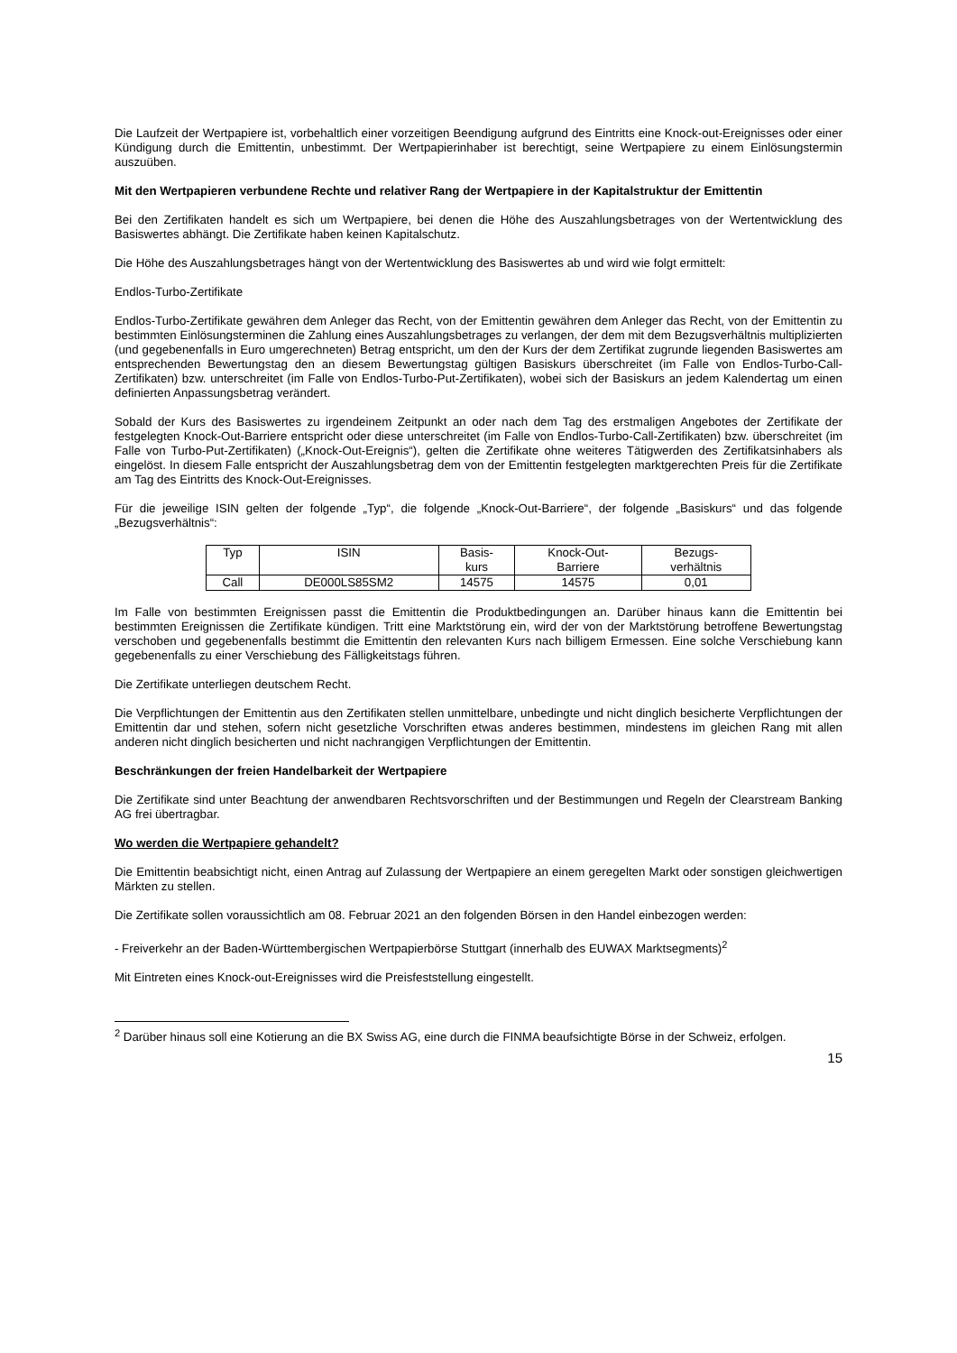Die Laufzeit der Wertpapiere ist, vorbehaltlich einer vorzeitigen Beendigung aufgrund des Eintritts eine Knock-out-Ereignisses oder einer Kündigung durch die Emittentin, unbestimmt. Der Wertpapierinhaber ist berechtigt, seine Wertpapiere zu einem Einlösungstermin auszuüben.
Mit den Wertpapieren verbundene Rechte und relativer Rang der Wertpapiere in der Kapitalstruktur der Emittentin
Bei den Zertifikaten handelt es sich um Wertpapiere, bei denen die Höhe des Auszahlungsbetrages von der Wertentwicklung des Basiswertes abhängt. Die Zertifikate haben keinen Kapitalschutz.
Die Höhe des Auszahlungsbetrages hängt von der Wertentwicklung des Basiswertes ab und wird wie folgt ermittelt:
Endlos-Turbo-Zertifikate
Endlos-Turbo-Zertifikate gewähren dem Anleger das Recht, von der Emittentin gewähren dem Anleger das Recht, von der Emittentin zu bestimmten Einlösungsterminen die Zahlung eines Auszahlungsbetrages zu verlangen, der dem mit dem Bezugsverhältnis multiplizierten (und gegebenenfalls in Euro umgerechneten) Betrag entspricht, um den der Kurs der dem Zertifikat zugrunde liegenden Basiswertes am entsprechenden Bewertungstag den an diesem Bewertungstag gültigen Basiskurs überschreitet (im Falle von Endlos-Turbo-Call-Zertifikaten) bzw. unterschreitet (im Falle von Endlos-Turbo-Put-Zertifikaten), wobei sich der Basiskurs an jedem Kalendertag um einen definierten Anpassungsbetrag verändert.
Sobald der Kurs des Basiswertes zu irgendeinem Zeitpunkt an oder nach dem Tag des erstmaligen Angebotes der Zertifikate der festgelegten Knock-Out-Barriere entspricht oder diese unterschreitet (im Falle von Endlos-Turbo-Call-Zertifikaten) bzw. überschreitet (im Falle von Turbo-Put-Zertifikaten) („Knock-Out-Ereignis“), gelten die Zertifikate ohne weiteres Tätigwerden des Zertifikatsinhabers als eingelöst. In diesem Falle entspricht der Auszahlungsbetrag dem von der Emittentin festgelegten marktgerechten Preis für die Zertifikate am Tag des Eintritts des Knock-Out-Ereignisses.
Für die jeweilige ISIN gelten der folgende „Typ“, die folgende „Knock-Out-Barriere“, der folgende „Basiskurs“ und das folgende „Bezugsverhältnis“:
| Typ | ISIN | Basis- kurs | Knock-Out- Barriere | Bezugs- verhältnis |
| Call | DE000LS85SM2 | 14575 | 14575 | 0,01 |
Im Falle von bestimmten Ereignissen passt die Emittentin die Produktbedingungen an. Darüber hinaus kann die Emittentin bei bestimmten Ereignissen die Zertifikate kündigen. Tritt eine Marktstörung ein, wird der von der Marktstörung betroffene Bewertungstag verschoben und gegebenenfalls bestimmt die Emittentin den relevanten Kurs nach billigem Ermessen. Eine solche Verschiebung kann gegebenenfalls zu einer Verschiebung des Fälligkeitstags führen.
Die Zertifikate unterliegen deutschem Recht.
Die Verpflichtungen der Emittentin aus den Zertifikaten stellen unmittelbare, unbedingte und nicht dinglich besicherte Verpflichtungen der Emittentin dar und stehen, sofern nicht gesetzliche Vorschriften etwas anderes bestimmen, mindestens im gleichen Rang mit allen anderen nicht dinglich besicherten und nicht nachrangigen Verpflichtungen der Emittentin.
Beschränkungen der freien Handelbarkeit der Wertpapiere
Die Zertifikate sind unter Beachtung der anwendbaren Rechtsvorschriften und der Bestimmungen und Regeln der Clearstream Banking AG frei übertragbar.
Wo werden die Wertpapiere gehandelt?
Die Emittentin beabsichtigt nicht, einen Antrag auf Zulassung der Wertpapiere an einem geregelten Markt oder sonstigen gleichwertigen Märkten zu stellen.
Die Zertifikate sollen voraussichtlich am 08. Februar 2021 an den folgenden Börsen in den Handel einbezogen werden:
- Freiverkehr an der Baden-Württembergischen Wertpapierbörse Stuttgart (innerhalb des EUWAX Marktsegments)<sup>2</sup>
Mit Eintreten eines Knock-out-Ereignisses wird die Preisfeststellung eingestellt.
<sup>2</sup> Darüber hinaus soll eine Kotierung an die BX Swiss AG, eine durch die FINMA beaufsichtigte Börse in der Schweiz, erfolgen.
15